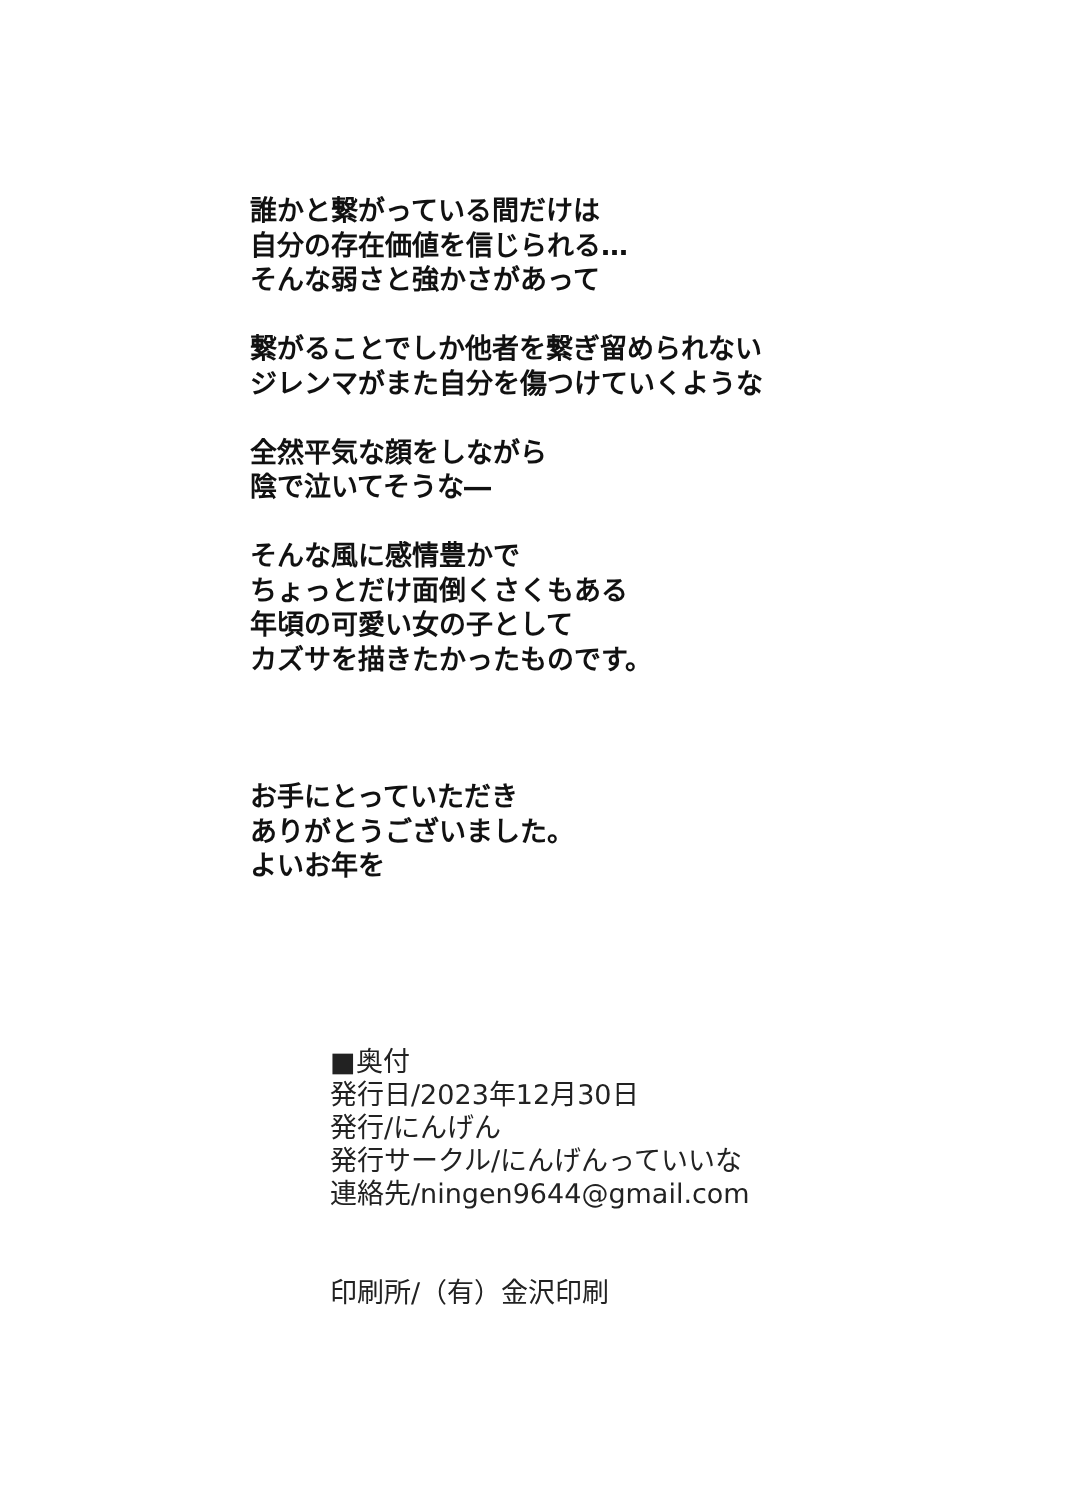誰かと繋がっている間だけは
自分の存在価値を信じられる…
そんな弱さと強かさがあって
繋がることでしか他者を繋ぎ留められない
ジレンマがまた自分を傷つけていくような
全然平気な顔をしながら
陰で泣いてそうな―
そんな風に感情豊かで
ちょっとだけ面倒くさくもある
年頃の可愛い女の子として
カズサを描きたかったものです。
お手にとっていただき
ありがとうございました。
よいお年を
■奥付
発行日/2023年12月30日
発行/にんげん
発行サークル/にんげんっていいな
連絡先/ningen9644@gmail.com
印刷所/（有）金沢印刷